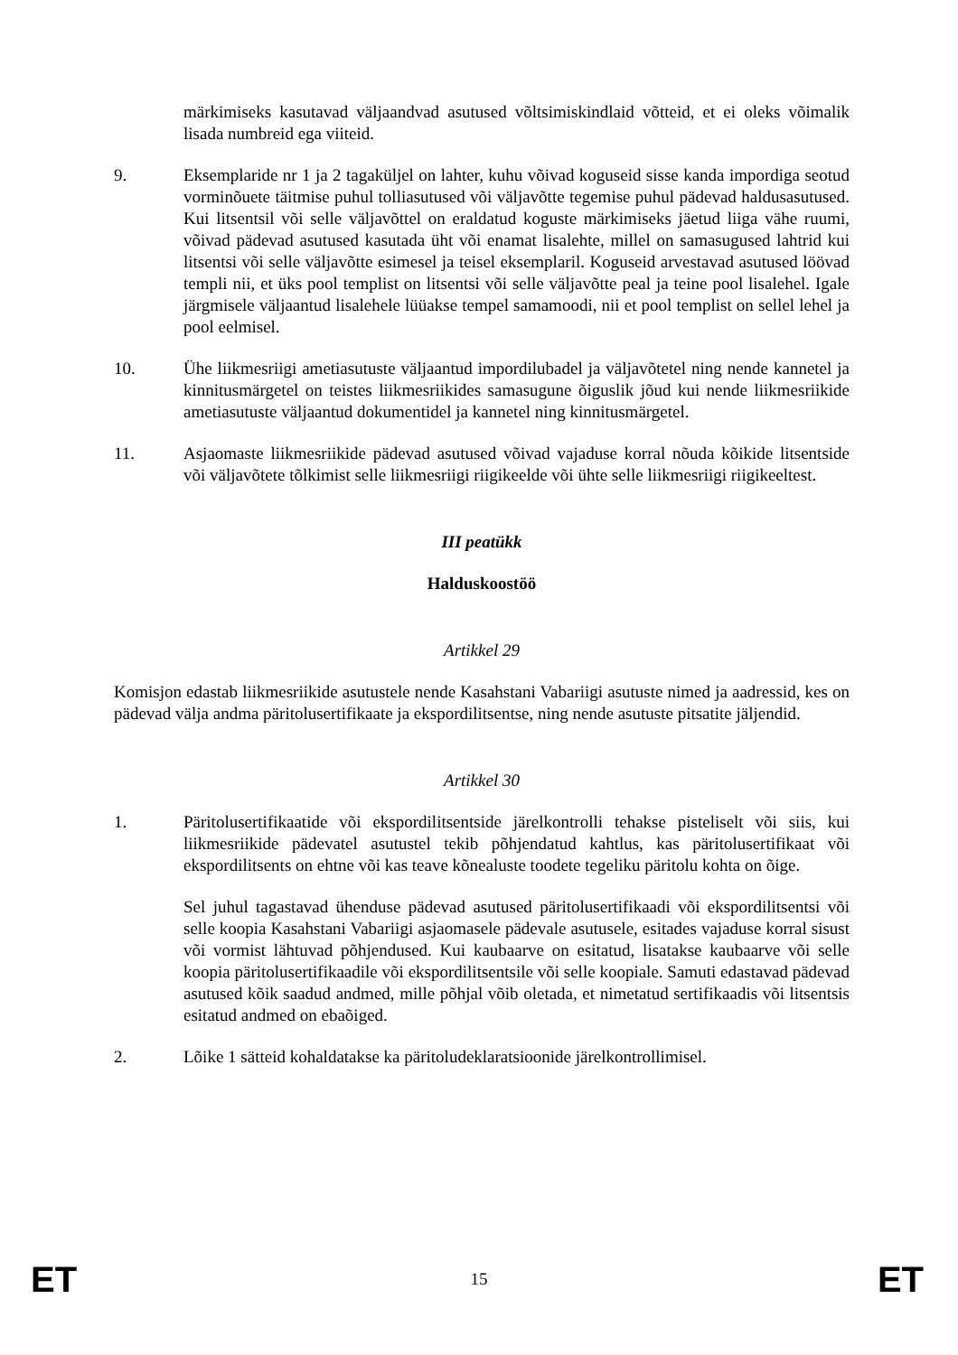märkimiseks kasutavad väljaandvad asutused võltsimiskindlaid võtteid, et ei oleks võimalik lisada numbreid ega viiteid.
9. Eksemplaride nr 1 ja 2 tagaküljel on lahter, kuhu võivad koguseid sisse kanda impordiga seotud vorminõuete täitmise puhul tolliasutused või väljavõtte tegemise puhul pädevad haldusasutused. Kui litsentsil või selle väljavõttel on eraldatud koguste märkimiseks jäetud liiga vähe ruumi, võivad pädevad asutused kasutada üht või enamat lisalehte, millel on samasugused lahtrid kui litsentsi või selle väljavõtte esimesel ja teisel eksemplaril. Koguseid arvestavad asutused löövad templi nii, et üks pool templist on litsentsi või selle väljavõtte peal ja teine pool lisalehel. Igale järgmisele väljaantud lisalehele lüüakse tempel samamoodi, nii et pool templist on sellel lehel ja pool eelmisel.
10. Ühe liikmesriigi ametiasutuste väljaantud impordilubadel ja väljavõtetel ning nende kannetel ja kinnitusmärgetel on teistes liikmesriikides samasugune õiguslik jõud kui nende liikmesriikide ametiasutuste väljaantud dokumentidel ja kannetel ning kinnitusmärgetel.
11. Asjaomaste liikmesriikide pädevad asutused võivad vajaduse korral nõuda kõikide litsentside või väljavõtete tõlkimist selle liikmesriigi riigikeelde või ühte selle liikmesriigi riigikeeltest.
III peatükk
Halduskoostöö
Artikkel 29
Komisjon edastab liikmesriikide asutustele nende Kasahstani Vabariigi asutuste nimed ja aadressid, kes on pädevad välja andma päritolusertifikaate ja ekspordilitsentse, ning nende asutuste pitsatite jäljendid.
Artikkel 30
1. Päritolusertifikaatide või ekspordilitsentside järelkontrolli tehakse pisteliselt või siis, kui liikmesriikide pädevatel asutustel tekib põhjendatud kahtlus, kas päritolusertifikaat või ekspordilitsents on ehtne või kas teave kõnealuste toodete tegeliku päritolu kohta on õige.
Sel juhul tagastavad ühenduse pädevad asutused päritolusertifikaadi või ekspordilitsentsi või selle koopia Kasahstani Vabariigi asjaomasele pädevale asutusele, esitades vajaduse korral sisust või vormist lähtuvad põhjendused. Kui kaubaarve on esitatud, lisatakse kaubaarve või selle koopia päritolusertifikaadile või ekspordilitsentsile või selle koopiale. Samuti edastavad pädevad asutused kõik saadud andmed, mille põhjal võib oletada, et nimetatud sertifikaadis või litsentsis esitatud andmed on ebaõiged.
2. Lõike 1 sätteid kohaldatakse ka päritoludeklaratsioonide järelkontrollimisel.
ET 15 ET